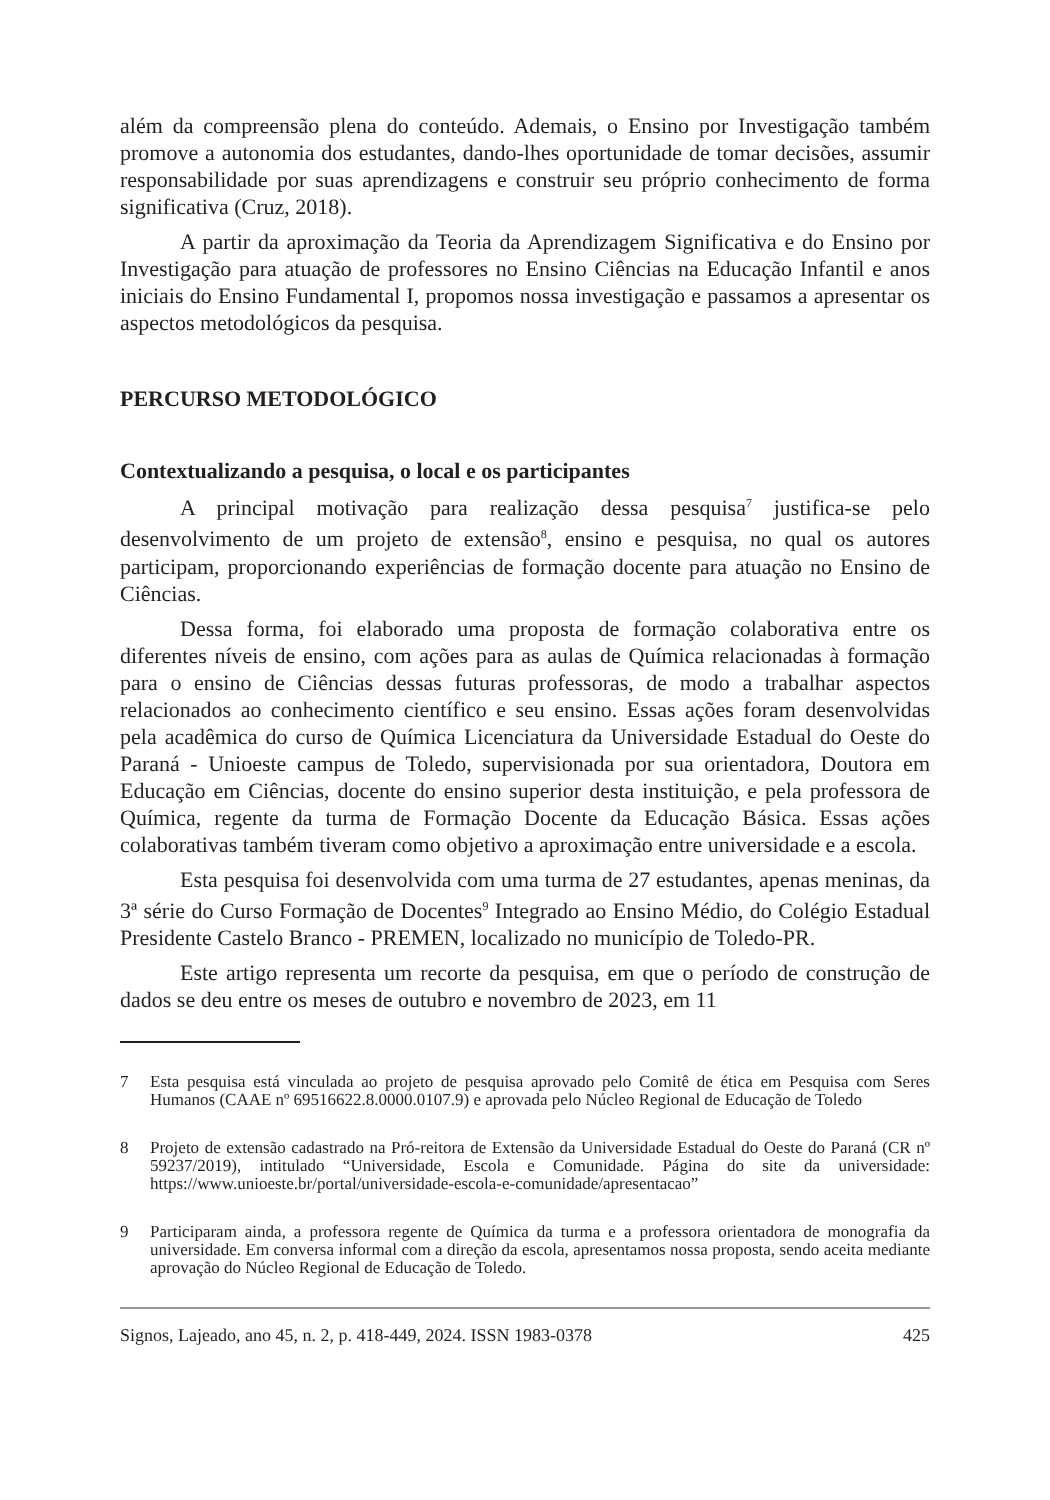além da compreensão plena do conteúdo. Ademais, o Ensino por Investigação também promove a autonomia dos estudantes, dando-lhes oportunidade de tomar decisões, assumir responsabilidade por suas aprendizagens e construir seu próprio conhecimento de forma significativa (Cruz, 2018).
A partir da aproximação da Teoria da Aprendizagem Significativa e do Ensino por Investigação para atuação de professores no Ensino Ciências na Educação Infantil e anos iniciais do Ensino Fundamental I, propomos nossa investigação e passamos a apresentar os aspectos metodológicos da pesquisa.
PERCURSO METODOLÓGICO
Contextualizando a pesquisa, o local e os participantes
A principal motivação para realização dessa pesquisa<sup>7</sup> justifica-se pelo desenvolvimento de um projeto de extensão<sup>8</sup>, ensino e pesquisa, no qual os autores participam, proporcionando experiências de formação docente para atuação no Ensino de Ciências.
Dessa forma, foi elaborado uma proposta de formação colaborativa entre os diferentes níveis de ensino, com ações para as aulas de Química relacionadas à formação para o ensino de Ciências dessas futuras professoras, de modo a trabalhar aspectos relacionados ao conhecimento científico e seu ensino. Essas ações foram desenvolvidas pela acadêmica do curso de Química Licenciatura da Universidade Estadual do Oeste do Paraná - Unioeste campus de Toledo, supervisionada por sua orientadora, Doutora em Educação em Ciências, docente do ensino superior desta instituição, e pela professora de Química, regente da turma de Formação Docente da Educação Básica. Essas ações colaborativas também tiveram como objetivo a aproximação entre universidade e a escola.
Esta pesquisa foi desenvolvida com uma turma de 27 estudantes, apenas meninas, da 3ª série do Curso Formação de Docentes<sup>9</sup> Integrado ao Ensino Médio, do Colégio Estadual Presidente Castelo Branco - PREMEN, localizado no município de Toledo-PR.
Este artigo representa um recorte da pesquisa, em que o período de construção de dados se deu entre os meses de outubro e novembro de 2023, em 11
7 Esta pesquisa está vinculada ao projeto de pesquisa aprovado pelo Comitê de ética em Pesquisa com Seres Humanos (CAAE nº 69516622.8.0000.0107.9) e aprovada pelo Núcleo Regional de Educação de Toledo
8 Projeto de extensão cadastrado na Pró-reitora de Extensão da Universidade Estadual do Oeste do Paraná (CR nº 59237/2019), intitulado “Universidade, Escola e Comunidade. Página do site da universidade: https://www.unioeste.br/portal/universidade-escola-e-comunidade/apresentacao”
9 Participaram ainda, a professora regente de Química da turma e a professora orientadora de monografia da universidade. Em conversa informal com a direção da escola, apresentamos nossa proposta, sendo aceita mediante aprovação do Núcleo Regional de Educação de Toledo.
Signos, Lajeado, ano 45, n. 2, p. 418-449, 2024. ISSN 1983-0378 425